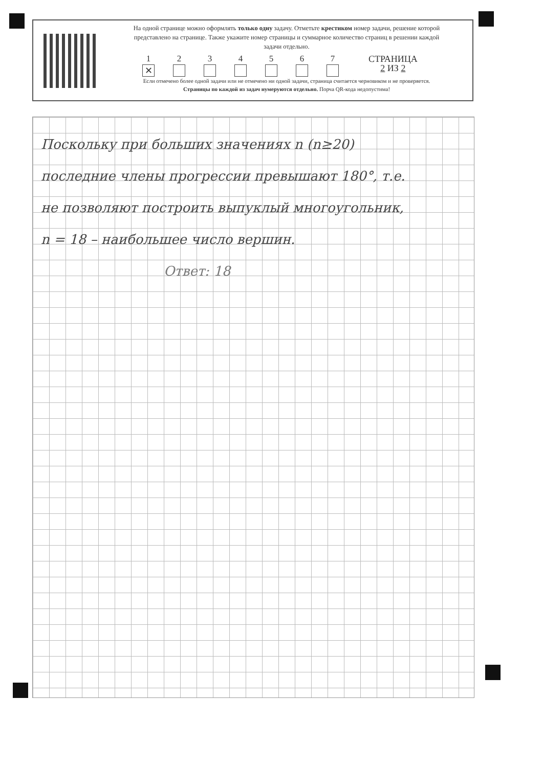На одной странице можно оформлять только одну задачу. Отметьте крестиком номер задачи, решение которой представлено на странице. Также укажите номер страницы и суммарное количество страниц в решении каждой задачи отдельно.
1
✕
2 3 4 5 6 7 СТРАНИЦА
2 ИЗ 2
Если отмечено более одной задачи или не отмечено ни одной задачи, страница считается черновиком и не проверяется. Страницы по каждой из задач нумеруются отдельно. Порча QR-кода недопустима!
Поскольку при больших значениях n (n≥20)
последние члены прогрессии превышают 180°, т.е.
не позволяют построить выпуклый многоугольник,
n = 18 – наибольшее число вершин.
Ответ: 18